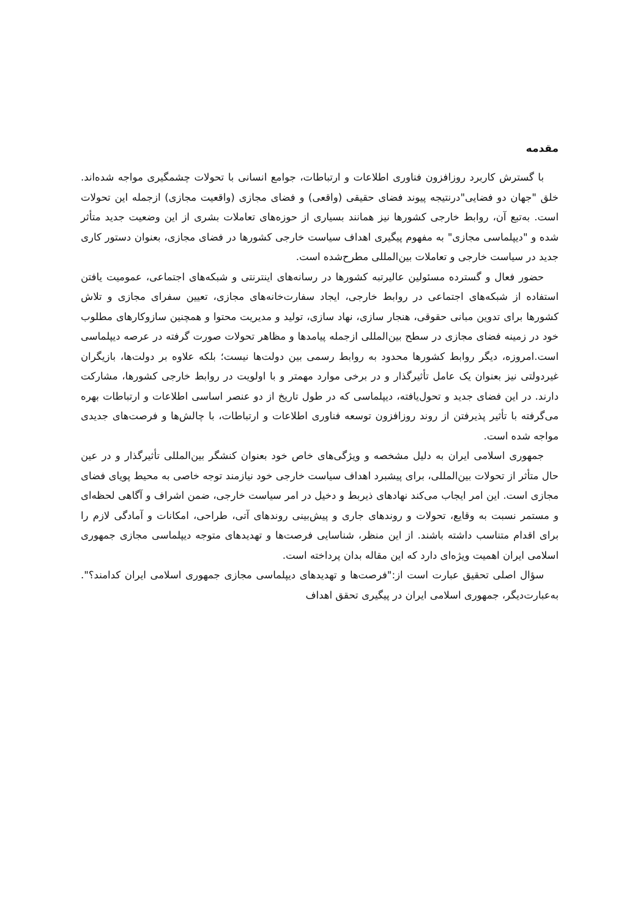مقدمه
با گسترش کاربرد روزافزون فناوری اطلاعات و ارتباطات، جوامع انسانی با تحولات چشمگیری مواجه شده‌اند. خلق "جهان دو فضایی"درنتیجه پیوند فضای حقیقی (واقعی) و فضای مجازی (واقعیت مجازی) ازجمله این تحولات است. به‌تبع آن، روابط خارجی کشورها نیز همانند بسیاری از حوزه‌های تعاملات بشری از این وضعیت جدید متأثر شده و "دیپلماسی مجازی" به مفهوم پیگیری اهداف سیاست خارجی کشورها در فضای مجازی، بعنوان دستور کاری جدید در سیاست خارجی و تعاملات بین‌المللی مطرح‌شده است.
حضور فعال و گسترده مسئولین عالیرتبه کشورها در رسانه‌های اینترنتی و شبکه‌های اجتماعی، عمومیت یافتن استفاده از شبکه‌های اجتماعی در روابط خارجی، ایجاد سفارت‌خانه‌های مجازی، تعیین سفرای مجازی و تلاش کشورها برای تدوین مبانی حقوقی، هنجار سازی، نهاد سازی، تولید و مدیریت محتوا و همچنین سازوکارهای مطلوب خود در زمینه فضای مجازی در سطح بین‌المللی ازجمله پیامدها و مظاهر تحولات صورت گرفته در عرصه دیپلماسی است.امروزه، دیگر روابط کشورها محدود به روابط رسمی بین دولت‌ها نیست؛ بلکه علاوه بر دولت‌ها، بازیگران غیردولتی نیز بعنوان یک عامل تأثیرگذار و در برخی موارد مهمتر و با اولویت در روابط خارجی کشورها، مشارکت دارند. در این فضای جدید و تحول‌یافته، دیپلماسی که در طول تاریخ از دو عنصر اساسی اطلاعات و ارتباطات بهره می‌گرفته با تأثیر پذیرفتن از روند روزافزون توسعه فناوری اطلاعات و ارتباطات، با چالش‌ها و فرصت‌های جدیدی مواجه شده است.
جمهوری اسلامی ایران به دلیل مشخصه و ویژگی‌های خاص خود بعنوان کنشگر بین‌المللی تأثیرگذار و در عین حال متأثر از تحولات بین‌المللی، برای پیشبرد اهداف سیاست خارجی خود نیازمند توجه خاصی به محیط پویای فضای مجازی است. این امر ایجاب می‌کند نهادهای ذیربط و دخیل در امر سیاست خارجی، ضمن اشراف و آگاهی لحظه‌ای و مستمر نسبت به وقایع، تحولات و روندهای جاری و پیش‌بینی روندهای آتی، طراحی، امکانات و آمادگی لازم را برای اقدام متناسب داشته باشند. از این منظر، شناسایی فرصت‌ها و تهدیدهای متوجه دیپلماسی مجازی جمهوری اسلامی ایران اهمیت ویژه‌ای دارد که این مقاله بدان پرداخته است.
سؤال اصلی تحقیق عبارت است از:"فرصت‌ها و تهدیدهای دیپلماسی مجازی جمهوری اسلامی ایران کدامند؟". به‌عبارت‌دیگر، جمهوری اسلامی ایران در پیگیری تحقق اهداف